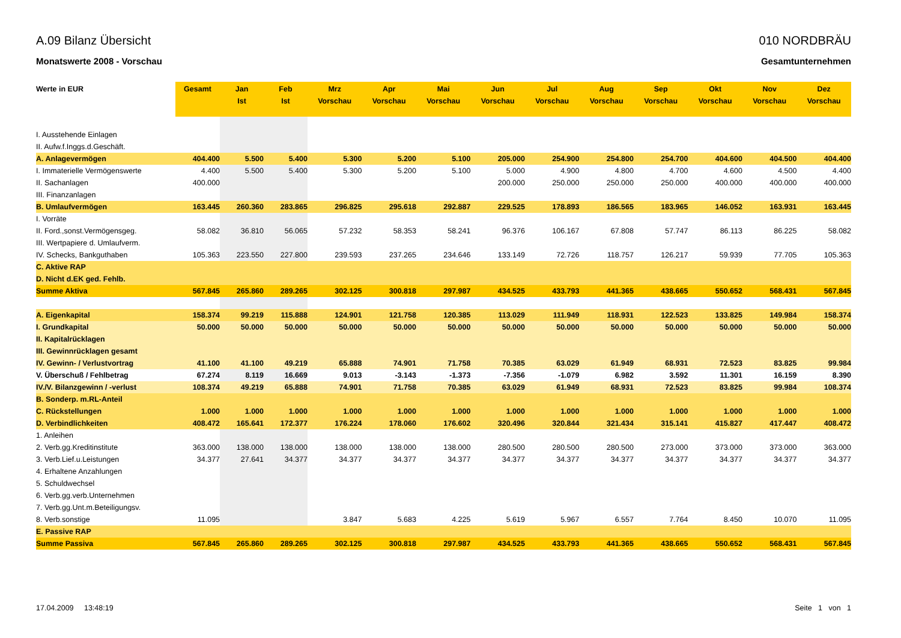A.09 Bilanz Übersicht
Monatswerte 2008 - Vorschau
010 NORDBRÄU
Gesamtunternehmen
| Werte in EUR | Gesamt | Jan Ist | Feb Ist | Mrz Vorschau | Apr Vorschau | Mai Vorschau | Jun Vorschau | Jul Vorschau | Aug Vorschau | Sep Vorschau | Okt Vorschau | Nov Vorschau | Dez Vorschau |
| --- | --- | --- | --- | --- | --- | --- | --- | --- | --- | --- | --- | --- | --- |
| I. Ausstehende Einlagen | | | | | | | | | | | | | |
| II. Aufw.f.Inggs.d.Geschäft. | | | | | | | | | | | | | |
| A. Anlagevermögen | 404.400 | 5.500 | 5.400 | 5.300 | 5.200 | 5.100 | 205.000 | 254.900 | 254.800 | 254.700 | 404.600 | 404.500 | 404.400 |
| I. Immaterielle Vermögenswerte | 4.400 | 5.500 | 5.400 | 5.300 | 5.200 | 5.100 | 5.000 | 4.900 | 4.800 | 4.700 | 4.600 | 4.500 | 4.400 |
| II. Sachanlagen | 400.000 | | | | | | 200.000 | 250.000 | 250.000 | 250.000 | 400.000 | 400.000 | 400.000 |
| III. Finanzanlagen | | | | | | | | | | | | | |
| B. Umlaufvermögen | 163.445 | 260.360 | 283.865 | 296.825 | 295.618 | 292.887 | 229.525 | 178.893 | 186.565 | 183.965 | 146.052 | 163.931 | 163.445 |
| I. Vorräte | | | | | | | | | | | | | |
| II. Ford.,sonst.Vermögensgeg. | 58.082 | 36.810 | 56.065 | 57.232 | 58.353 | 58.241 | 96.376 | 106.167 | 67.808 | 57.747 | 86.113 | 86.225 | 58.082 |
| III. Wertpapiere d. Umlaufverm. | | | | | | | | | | | | | |
| IV. Schecks, Bankguthaben | 105.363 | 223.550 | 227.800 | 239.593 | 237.265 | 234.646 | 133.149 | 72.726 | 118.757 | 126.217 | 59.939 | 77.705 | 105.363 |
| C. Aktive RAP | | | | | | | | | | | | | |
| D. Nicht d.EK ged. Fehlb. | | | | | | | | | | | | | |
| Summe Aktiva | 567.845 | 265.860 | 289.265 | 302.125 | 300.818 | 297.987 | 434.525 | 433.793 | 441.365 | 438.665 | 550.652 | 568.431 | 567.845 |
| A. Eigenkapital | 158.374 | 99.219 | 115.888 | 124.901 | 121.758 | 120.385 | 113.029 | 111.949 | 118.931 | 122.523 | 133.825 | 149.984 | 158.374 |
| I. Grundkapital | 50.000 | 50.000 | 50.000 | 50.000 | 50.000 | 50.000 | 50.000 | 50.000 | 50.000 | 50.000 | 50.000 | 50.000 | 50.000 |
| II. Kapitalrücklagen | | | | | | | | | | | | | |
| III. Gewinnrücklagen gesamt | | | | | | | | | | | | | |
| IV. Gewinn- / Verlustvortrag | 41.100 | 41.100 | 49.219 | 65.888 | 74.901 | 71.758 | 70.385 | 63.029 | 61.949 | 68.931 | 72.523 | 83.825 | 99.984 |
| V. Überschuß / Fehlbetrag | 67.274 | 8.119 | 16.669 | 9.013 | -3.143 | -1.373 | -7.356 | -1.079 | 6.982 | 3.592 | 11.301 | 16.159 | 8.390 |
| IV./V. Bilanzgewinn / -verlust | 108.374 | 49.219 | 65.888 | 74.901 | 71.758 | 70.385 | 63.029 | 61.949 | 68.931 | 72.523 | 83.825 | 99.984 | 108.374 |
| B. Sonderp. m.RL-Anteil | | | | | | | | | | | | | |
| C. Rückstellungen | 1.000 | 1.000 | 1.000 | 1.000 | 1.000 | 1.000 | 1.000 | 1.000 | 1.000 | 1.000 | 1.000 | 1.000 | 1.000 |
| D. Verbindlichkeiten | 408.472 | 165.641 | 172.377 | 176.224 | 178.060 | 176.602 | 320.496 | 320.844 | 321.434 | 315.141 | 415.827 | 417.447 | 408.472 |
| 1. Anleihen | | | | | | | | | | | | | |
| 2. Verb.gg.Kreditinstitute | 363.000 | 138.000 | 138.000 | 138.000 | 138.000 | 138.000 | 280.500 | 280.500 | 280.500 | 273.000 | 373.000 | 373.000 | 363.000 |
| 3. Verb.Lief.u.Leistungen | 34.377 | 27.641 | 34.377 | 34.377 | 34.377 | 34.377 | 34.377 | 34.377 | 34.377 | 34.377 | 34.377 | 34.377 | 34.377 |
| 4. Erhaltene Anzahlungen | | | | | | | | | | | | | |
| 5. Schuldwechsel | | | | | | | | | | | | | |
| 6. Verb.gg.verb.Unternehmen | | | | | | | | | | | | | |
| 7. Verb.gg.Unt.m.Beteiligungsv. | | | | | | | | | | | | | |
| 8. Verb.sonstige | 11.095 | | | 3.847 | 5.683 | 4.225 | 5.619 | 5.967 | 6.557 | 7.764 | 8.450 | 10.070 | 11.095 |
| E. Passive RAP | | | | | | | | | | | | | |
| Summe Passiva | 567.845 | 265.860 | 289.265 | 302.125 | 300.818 | 297.987 | 434.525 | 433.793 | 441.365 | 438.665 | 550.652 | 568.431 | 567.845 |
17.04.2009 13:48:19 Seite 1 von 1